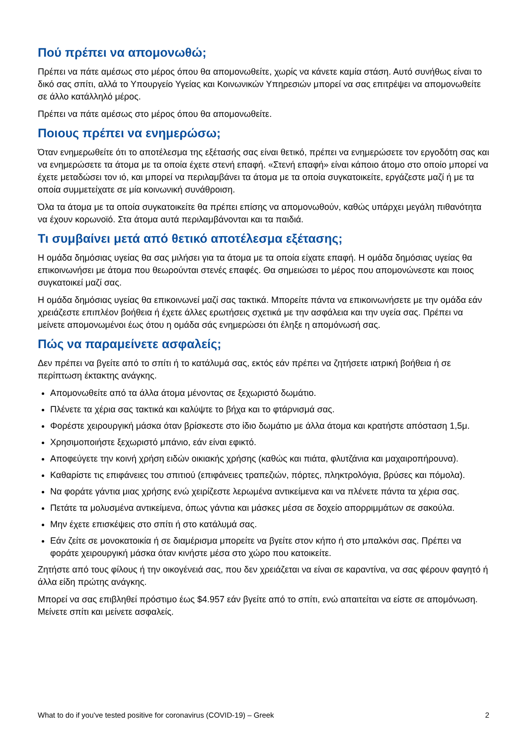Πού πρέπει να απομονωθώ;
Πρέπει να πάτε αμέσως στο μέρος όπου θα απομονωθείτε, χωρίς να κάνετε καμία στάση. Αυτό συνήθως είναι το δικό σας σπίτι, αλλά το Υπουργείο Υγείας και Κοινωνικών Υπηρεσιών μπορεί να σας επιτρέψει να απομονωθείτε σε άλλο κατάλληλό μέρος.
Πρέπει να πάτε αμέσως στο μέρος όπου θα απομονωθείτε.
Ποιους πρέπει να ενημερώσω;
Όταν ενημερωθείτε ότι το αποτέλεσμα της εξέτασής σας είναι θετικό, πρέπει να ενημερώσετε τον εργοδότη σας και να ενημερώσετε τα άτομα με τα οποία έχετε στενή επαφή. «Στενή επαφή» είναι κάποιο άτομο στο οποίο μπορεί να έχετε μεταδώσει τον ιό, και μπορεί να περιλαμβάνει τα άτομα με τα οποία συγκατοικείτε, εργάζεστε μαζί ή με τα οποία συμμετείχατε σε μία κοινωνική συνάθροιση.
Όλα τα άτομα με τα οποία συγκατοικείτε θα πρέπει επίσης να απομονωθούν, καθώς υπάρχει μεγάλη πιθανότητα να έχουν κορωνοϊό. Στα άτομα αυτά περιλαμβάνονται και τα παιδιά.
Τι συμβαίνει μετά από θετικό αποτέλεσμα εξέτασης;
Η ομάδα δημόσιας υγείας θα σας μιλήσει για τα άτομα με τα οποία είχατε επαφή. Η ομάδα δημόσιας υγείας θα επικοινωνήσει με άτομα που θεωρούνται στενές επαφές. Θα σημειώσει το μέρος που απομονώνεστε και ποιος συγκατοικεί μαζί σας.
Η ομάδα δημόσιας υγείας θα επικοινωνεί μαζί σας τακτικά. Μπορείτε πάντα να επικοινωνήσετε με την ομάδα εάν χρειάζεστε επιπλέον βοήθεια ή έχετε άλλες ερωτήσεις σχετικά με την ασφάλεια και την υγεία σας. Πρέπει να μείνετε απομονωμένοι έως ότου η ομάδα σάς ενημερώσει ότι έληξε η απομόνωσή σας.
Πώς να παραμείνετε ασφαλείς;
Δεν πρέπει να βγείτε από το σπίτι ή το κατάλυμά σας, εκτός εάν πρέπει να ζητήσετε ιατρική βοήθεια ή σε περίπτωση έκτακτης ανάγκης.
Απομονωθείτε από τα άλλα άτομα μένοντας σε ξεχωριστό δωμάτιο.
Πλένετε τα χέρια σας τακτικά και καλύψτε το βήχα και το φτάρνισμά σας.
Φορέστε χειρουργική μάσκα όταν βρίσκεστε στο ίδιο δωμάτιο με άλλα άτομα και κρατήστε απόσταση 1,5μ.
Χρησιμοποιήστε ξεχωριστό μπάνιο, εάν είναι εφικτό.
Αποφεύγετε την κοινή χρήση ειδών οικιακής χρήσης (καθώς και πιάτα, φλυτζάνια και μαχαιροπήρουνα).
Καθαρίστε τις επιφάνειες του σπιτιού (επιφάνειες τραπεζιών, πόρτες, πληκτρολόγια, βρύσες και πόμολα).
Να φοράτε γάντια μιας χρήσης ενώ χειρίζεστε λερωμένα αντικείμενα και να πλένετε πάντα τα χέρια σας.
Πετάτε τα μολυσμένα αντικείμενα, όπως γάντια και μάσκες μέσα σε δοχείο απορριμμάτων σε σακούλα.
Μην έχετε επισκέψεις στο σπίτι ή στο κατάλυμά σας.
Εάν ζείτε σε μονοκατοικία ή σε διαμέρισμα μπορείτε να βγείτε στον κήπο ή στο μπαλκόνι σας. Πρέπει να φοράτε χειρουργική μάσκα όταν κινήστε μέσα στο χώρο που κατοικείτε.
Ζητήστε από τους φίλους ή την οικογένειά σας, που δεν χρειάζεται να είναι σε καραντίνα, να σας φέρουν φαγητό ή άλλα είδη πρώτης ανάγκης.
Μπορεί να σας επιβληθεί πρόστιμο έως $4.957 εάν βγείτε από το σπίτι, ενώ απαιτείται να είστε σε απομόνωση. Μείνετε σπίτι και μείνετε ασφαλείς.
What to do if you've tested positive for coronavirus (COVID-19) – Greek 2